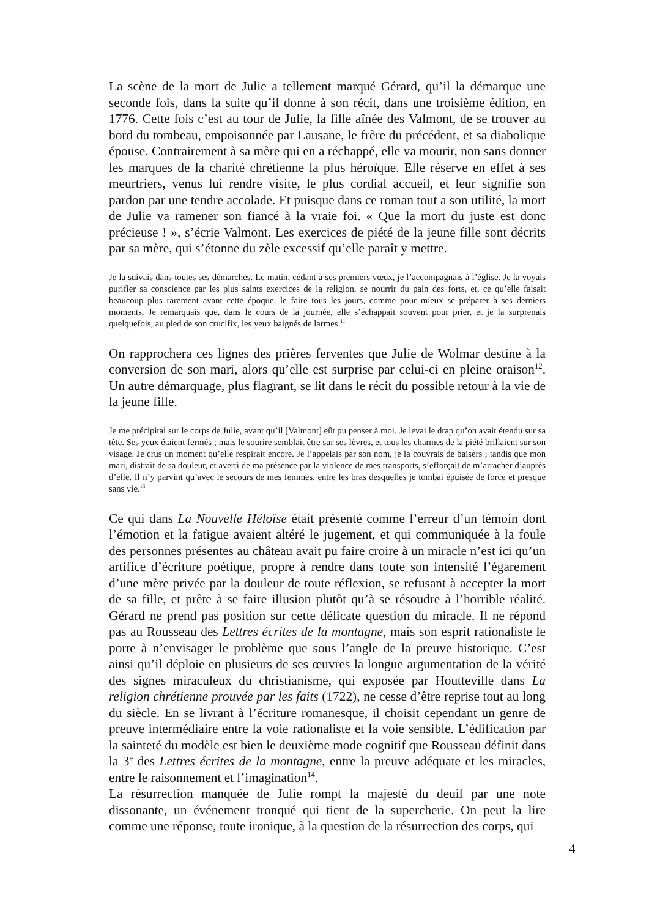La scène de la mort de Julie a tellement marqué Gérard, qu’il la démarque une seconde fois, dans la suite qu’il donne à son récit, dans une troisième édition, en 1776. Cette fois c’est au tour de Julie, la fille aînée des Valmont, de se trouver au bord du tombeau, empoisonnée par Lausane, le frère du précédent, et sa diabolique épouse. Contrairement à sa mère qui en a réchappé, elle va mourir, non sans donner les marques de la charité chrétienne la plus héroïque. Elle réserve en effet à ses meurtriers, venus lui rendre visite, le plus cordial accueil, et leur signifie son pardon par une tendre accolade. Et puisque dans ce roman tout a son utilité, la mort de Julie va ramener son fiancé à la vraie foi. « Que la mort du juste est donc précieuse ! », s’écrie Valmont. Les exercices de piété de la jeune fille sont décrits par sa mère, qui s’étonne du zèle excessif qu’elle paraît y mettre.
Je la suivais dans toutes ses démarches. Le matin, cédant à ses premiers vœux, je l’accompagnais à l’église. Je la voyais purifier sa conscience par les plus saints exercices de la religion, se nourrir du pain des forts, et, ce qu’elle faisait beaucoup plus rarement avant cette époque, le faire tous les jours, comme pour mieux se préparer à ses derniers moments, Je remarquais que, dans le cours de la journée, elle s’échappait souvent pour prier, et je la surprenais quelquefois, au pied de son crucifix, les yeux baignés de larmes.<sup>11</sup>
On rapprochera ces lignes des prières ferventes que Julie de Wolmar destine à la conversion de son mari, alors qu’elle est surprise par celui-ci en pleine oraison<sup>12</sup>. Un autre démarquage, plus flagrant, se lit dans le récit du possible retour à la vie de la jeune fille.
Je me précipitai sur le corps de Julie, avant qu’il [Valmont] eût pu penser à moi. Je levai le drap qu’on avait étendu sur sa tête. Ses yeux étaient fermés ; mais le sourire semblait être sur ses lèvres, et tous les charmes de la piété brillaient sur son visage. Je crus un moment qu’elle respirait encore. Je l’appelais par son nom, je la couvrais de baisers ; tandis que mon mari, distrait de sa douleur, et averti de ma présence par la violence de mes transports, s’efforçait de m’arracher d’auprès d’elle. Il n’y parvint qu’avec le secours de mes femmes, entre les bras desquelles je tombai épuisée de force et presque sans vie.<sup>13</sup>
Ce qui dans La Nouvelle Héloïse était présenté comme l’erreur d’un témoin dont l’émotion et la fatigue avaient altéré le jugement, et qui communiquée à la foule des personnes présentes au château avait pu faire croire à un miracle n’est ici qu’un artifice d’écriture poétique, propre à rendre dans toute son intensité l’égarement d’une mère privée par la douleur de toute réflexion, se refusant à accepter la mort de sa fille, et prête à se faire illusion plutôt qu’à se résoudre à l’horrible réalité. Gérard ne prend pas position sur cette délicate question du miracle. Il ne répond pas au Rousseau des Lettres écrites de la montagne, mais son esprit rationaliste le porte à n’envisager le problème que sous l’angle de la preuve historique. C’est ainsi qu’il déploie en plusieurs de ses œuvres la longue argumentation de la vérité des signes miraculeux du christianisme, qui exposée par Houtteville dans La religion chrétienne prouvée par les faits (1722), ne cesse d’être reprise tout au long du siècle. En se livrant à l’écriture romanesque, il choisit cependant un genre de preuve intermédiaire entre la voie rationaliste et la voie sensible. L’édification par la sainteté du modèle est bien le deuxième mode cognitif que Rousseau définit dans la 3<sup>e</sup> des Lettres écrites de la montagne, entre la preuve adéquate et les miracles, entre le raisonnement et l’imagination<sup>14</sup>.
La résurrection manquée de Julie rompt la majesté du deuil par une note dissonante, un événement tronqué qui tient de la supercherie. On peut la lire comme une réponse, toute ironique, à la question de la résurrection des corps, qui
4